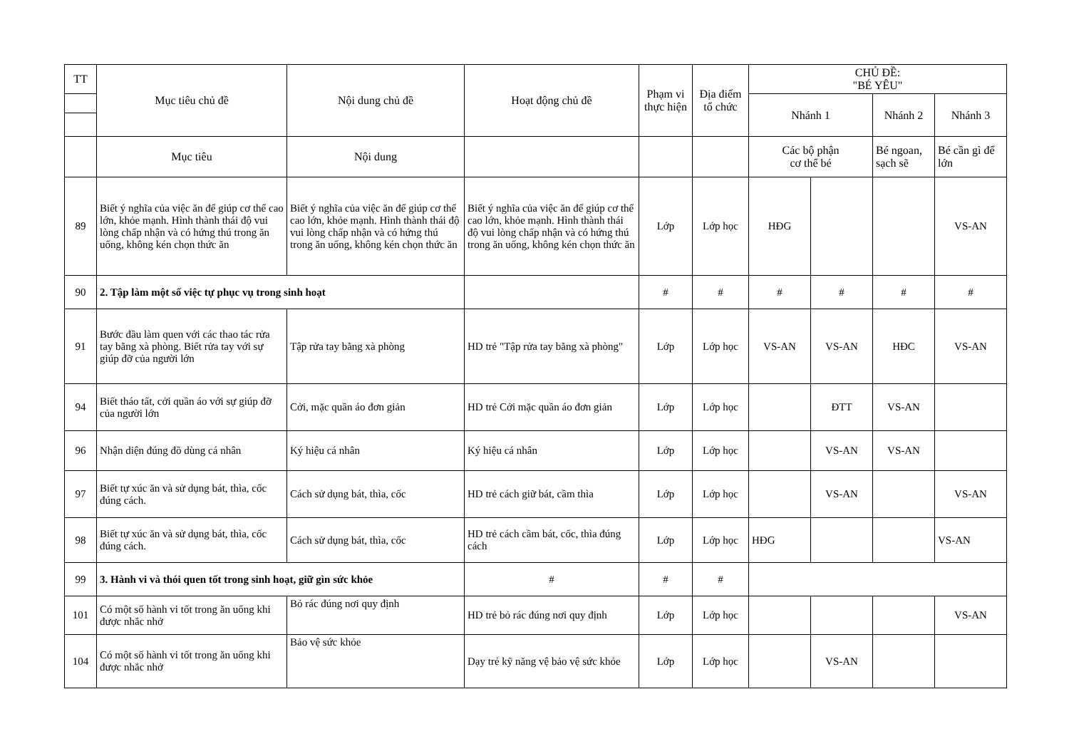| TT | Mục tiêu chủ đề | Nội dung chủ đề | Hoạt động chủ đề | Phạm vi thực hiện | Địa điểm tổ chức | CHỦ ĐỀ: "BÉ YÊU" | | | |
| --- | --- | --- | --- | --- | --- | --- | --- | --- | --- |
| | | | | | | Nhánh 1 | | Nhánh 2 | Nhánh 3 |
| | Mục tiêu | Nội dung | | | | Các bộ phận cơ thể bé | | Bé ngoan, sạch sẽ | Bé cần gì để lớn |
| 89 | Biết ý nghĩa của việc ăn để giúp cơ thể cao lớn, khỏe mạnh. Hình thành thái độ vui lòng chấp nhận và có hứng thú trong ăn uống, không kén chọn thức ăn | Biết ý nghĩa của việc ăn để giúp cơ thể cao lớn, khỏe mạnh. Hình thành thái độ vui lòng chấp nhận và có hứng thú trong ăn uống, không kén chọn thức ăn | Biết ý nghĩa của việc ăn để giúp cơ thể cao lớn, khỏe mạnh. Hình thành thái độ vui lòng chấp nhận và có hứng thú trong ăn uống, không kén chọn thức ăn | Lớp | Lớp học | HĐG | | | VS-AN |
| 90 | 2. Tập làm một số việc tự phục vụ trong sinh hoạt | | | # | # | # | # | # | # |
| 91 | Bước đầu làm quen với các thao tác rửa tay bằng xà phòng. Biết rửa tay với sự giúp đỡ của người lớn | Tập rửa tay bằng xà phòng | HD trẻ "Tập rửa tay bằng xà phòng" | Lớp | Lớp học | VS-AN | VS-AN | HĐC | VS-AN |
| 94 | Biết tháo tất, cởi quần áo với sự giúp đỡ của người lớn | Cởi, mặc quần áo đơn giản | HD trẻ Cởi mặc quần áo đơn giản | Lớp | Lớp học | | ĐTT | VS-AN | |
| 96 | Nhận diện đúng đồ dùng cá nhân | Ký hiệu cá nhân | Ký hiệu cá nhân | Lớp | Lớp học | | VS-AN | VS-AN | |
| 97 | Biết tự xúc ăn và sử dụng bát, thìa, cốc đúng cách. | Cách sử dụng bát, thìa, cốc | HD trẻ cách giữ bát, cầm thìa | Lớp | Lớp học | | VS-AN | | VS-AN |
| 98 | Biết tự xúc ăn và sử dụng bát, thìa, cốc đúng cách. | Cách sử dụng bát, thìa, cốc | HD trẻ cách cầm bát, cốc, thìa đúng cách | Lớp | Lớp học | HĐG | | | VS-AN |
| 99 | 3. Hành vi và thói quen tốt trong sinh hoạt, giữ gìn sức khỏe | | # | # | # | | | | |
| 101 | Có một số hành vi tốt trong ăn uống khi được nhắc nhở | Bỏ rác đúng nơi quy định | HD trẻ bỏ rác đúng nơi quy định | Lớp | Lớp học | | | | VS-AN |
| 104 | Có một số hành vi tốt trong ăn uống khi được nhắc nhở | Bảo vệ sức khỏe | Dạy trẻ kỹ năng vệ bảo vệ sức khỏe | Lớp | Lớp học | | VS-AN | | |